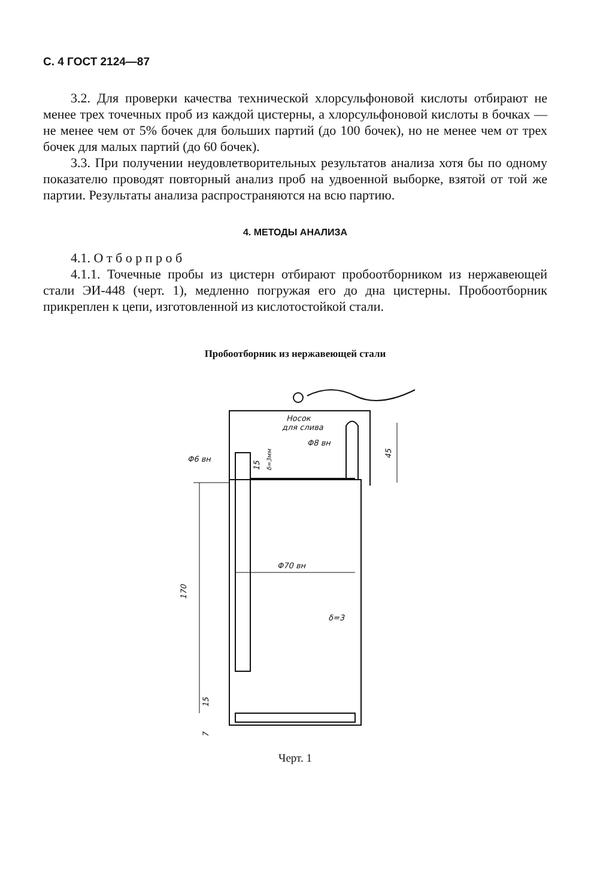С. 4 ГОСТ 2124—87
3.2. Для проверки качества технической хлорсульфоновой кислоты отбирают не менее трех точечных проб из каждой цистерны, а хлорсульфоновой кислоты в бочках — не менее чем от 5% бочек для больших партий (до 100 бочек), но не менее чем от трех бочек для малых партий (до 60 бочек).
3.3. При получении неудовлетворительных результатов анализа хотя бы по одному показателю проводят повторный анализ проб на удвоенной выборке, взятой от той же партии. Результаты анализа распространяются на всю партию.
4. МЕТОДЫ АНАЛИЗА
4.1. О т б о р п р о б
4.1.1. Точечные пробы из цистерн отбирают пробоотборником из нержавеющей стали ЭИ-448 (черт. 1), медленно погружая его до дна цистерны. Пробоотборник прикреплен к цепи, изготовленной из кислотостойкой стали.
Пробоотборник из нержавеющей стали
170
Φ70 вн
δ=3
45
Φ6 вн
Φ8 вн
Носок
для слива
15
δ=3мм
15
7
Черт. 1